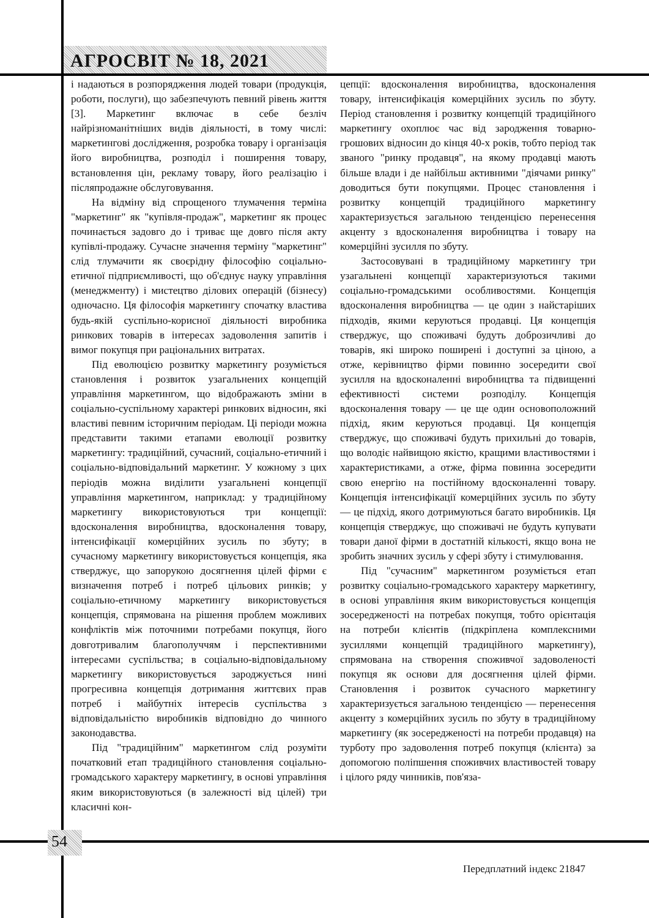АГРОСВІТ № 18, 2021
і надаються в розпорядження людей товари (продукція, роботи, послуги), що забезпечують певний рівень життя [3]. Маркетинг включає в себе безліч найрізноманітніших видів діяльності, в тому числі: маркетингові дослідження, розробка товару і організація його виробництва, розподіл і поширення товару, встановлення цін, рекламу товару, його реалізацію і післяпродажне обслуговування.
На відміну від спрощеного тлумачення терміна "маркетинг" як "купівля-продаж", маркетинг як процес починається задовго до і триває ще довго після акту купівлі-продажу. Сучасне значення терміну "маркетинг" слід тлумачити як своєрідну філософію соціально-етичної підприємливості, що об'єднує науку управління (менеджменту) і мистецтво ділових операцій (бізнесу) одночасно. Ця філософія маркетингу спочатку властива будь-якій суспільно-корисної діяльності виробника ринкових товарів в інтересах задоволення запитів і вимог покупця при раціональних витратах.
Під еволюцією розвитку маркетингу розуміється становлення і розвиток узагальнених концепцій управління маркетингом, що відображають зміни в соціально-суспільному характері ринкових відносин, які властиві певним історичним періодам. Ці періоди можна представити такими етапами еволюції розвитку маркетингу: традиційний, сучасний, соціально-етичний і соціально-відповідальний маркетинг. У кожному з цих періодів можна виділити узагальнені концепції управління маркетингом, наприклад: у традиційному маркетингу використовуються три концепції: вдосконалення виробництва, вдосконалення товару, інтенсифікації комерційних зусиль по збуту; в сучасному маркетингу використовується концепція, яка стверджує, що запорукою досягнення цілей фірми є визначення потреб і потреб цільових ринків; у соціально-етичному маркетингу використовується концепція, спрямована на рішення проблем можливих конфліктів між поточними потребами покупця, його довготривалим благополуччям і перспективними інтересами суспільства; в соціально-відповідальному маркетингу використовується зароджується нині прогресивна концепція дотримання життєвих прав потреб і майбутніх інтересів суспільства з відповідальністю виробників відповідно до чинного законодавства.
Під "традиційним" маркетингом слід розуміти початковий етап традиційного становлення соціально-громадського характеру маркетингу, в основі управління яким використовуються (в залежності від цілей) три класичні кон-
цепції: вдосконалення виробництва, вдосконалення товару, інтенсифікація комерційних зусиль по збуту. Період становлення і розвитку концепцій традиційного маркетингу охоплює час від зародження товарно-грошових відносин до кінця 40-х років, тобто період так званого "ринку продавця", на якому продавці мають більше влади і де найбільш активними "діячами ринку" доводиться бути покупцями. Процес становлення і розвитку концепцій традиційного маркетингу характеризується загальною тенденцією перенесення акценту з вдосконалення виробництва і товару на комерційні зусилля по збуту.
Застосовувані в традиційному маркетингу три узагальнені концепції характеризуються такими соціально-громадськими особливостями. Концепція вдосконалення виробництва — це один з найстаріших підходів, якими керуються продавці. Ця концепція стверджує, що споживачі будуть доброзичливі до товарів, які широко поширені і доступні за ціною, а отже, керівництво фірми повинно зосередити свої зусилля на вдосконаленні виробництва та підвищенні ефективності системи розподілу. Концепція вдосконалення товару — це ще один основоположний підхід, яким керуються продавці. Ця концепція стверджує, що споживачі будуть прихильні до товарів, що володіє найвищою якістю, кращими властивостями і характеристиками, а отже, фірма повинна зосередити свою енергію на постійному вдосконаленні товару. Концепція інтенсифікації комерційних зусиль по збуту — це підхід, якого дотримуються багато виробників. Ця концепція стверджує, що споживачі не будуть купувати товари даної фірми в достатній кількості, якщо вона не зробить значних зусиль у сфері збуту і стимулювання.
Під "сучасним" маркетингом розуміється етап розвитку соціально-громадського характеру маркетингу, в основі управління яким використовується концепція зосередженості на потребах покупця, тобто орієнтація на потреби клієнтів (підкріплена комплексними зусиллями концепцій традиційного маркетингу), спрямована на створення споживчої задоволеності покупця як основи для досягнення цілей фірми. Становлення і розвиток сучасного маркетингу характеризується загальною тенденцією — перенесення акценту з комерційних зусиль по збуту в традиційному маркетингу (як зосередженості на потреби продавця) на турботу про задоволення потреб покупця (клієнта) за допомогою поліпшення споживчих властивостей товару і цілого ряду чинників, пов'яза-
54
Передплатний індекс 21847